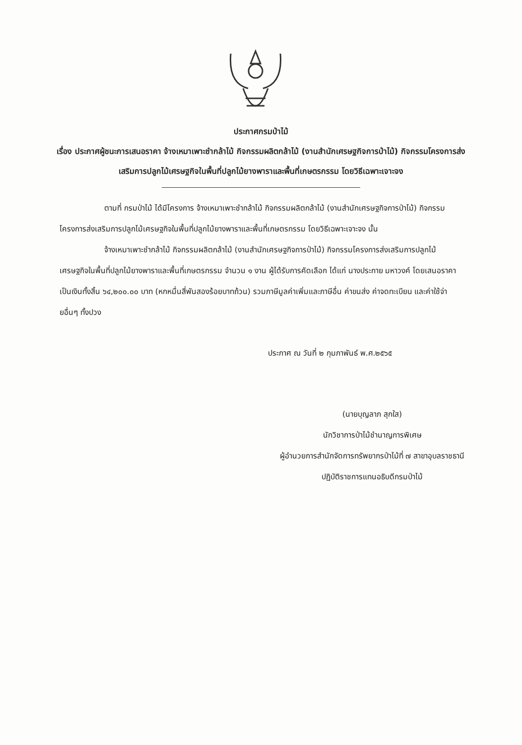ประกาศกรมป่าไม้
เรื่อง ประกาศผู้ชนะการเสนอราคา จ้างเหมาเพาะชำกล้าไม้ กิจกรรมผลิตกล้าไม้ (งานสำนักเศรษฐกิจการป่าไม้) กิจกรรมโครงการส่งเสริมการปลูกไม้เศรษฐกิจในพื้นที่ปลูกไม้ยางพาราและพื้นที่เกษตรกรรม โดยวิธีเฉพาะเจาะจง
ตามที่ กรมป่าไม้ ได้มีโครงการ จ้างเหมาเพาะชำกล้าไม้ กิจกรรมผลิตกล้าไม้ (งานสำนักเศรษฐกิจการป่าไม้) กิจกรรมโครงการส่งเสริมการปลูกไม้เศรษฐกิจในพื้นที่ปลูกไม้ยางพาราและพื้นที่เกษตรกรรม โดยวิธีเฉพาะเจาะจง นั้น
จ้างเหมาเพาะชำกล้าไม้ กิจกรรมผลิตกล้าไม้ (งานสำนักเศรษฐกิจการป่าไม้) กิจกรรมโครงการส่งเสริมการปลูกไม้เศรษฐกิจในพื้นที่ปลูกไม้ยางพาราและพื้นที่เกษตรกรรม จำนวน ๑ งาน ผู้ได้รับการคัดเลือก ได้แก่ นางประกาย มหาวงค์ โดยเสนอราคา เป็นเงินทั้งสิ้น ๖๔,๒๐๐.๐๐ บาท (หกหมื่นสี่พันสองร้อยบาทถ้วน) รวมภาษีมูลค่าเพิ่มและภาษีอื่น ค่าขนส่ง ค่าจดทะเบียน และค่าใช้จ่ายอื่นๆ ทั้งปวง
ประกาศ ณ วันที่ ๒ กุมภาพันธ์ พ.ศ.๒๕๖๕
(นายบุญลาภ สุกใส)
นักวิชาการป่าไม้ชำนาญการพิเศษ
ผู้อำนวยการสำนักจัดการทรัพยากรป่าไม้ที่ ๗ สาขาอุบลราชธานี
ปฏิบัติราชการแทนอธิบดีกรมป่าไม้